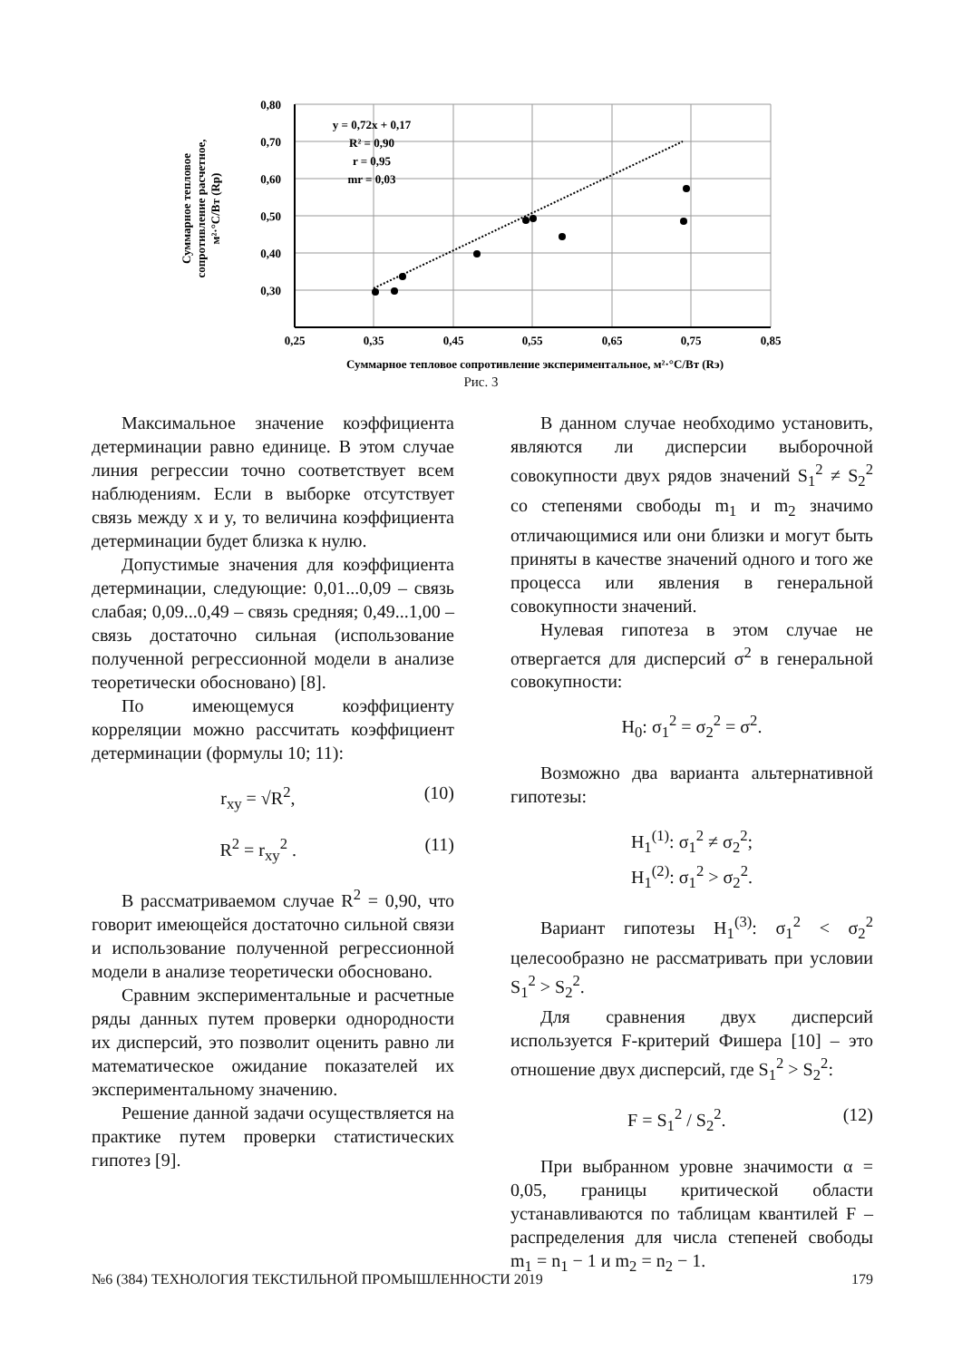0,80
0,70
0,60
0,50
0,40
0,30
0,25
0,35
0,45
0,55
0,65
0,75
0,85
Суммарное тепловое сопротивление экспериментальное, м²·°С/Вт (Rэ)
y = 0,72x + 0,17
R² = 0,90
r = 0,95
mr = 0,03
Суммарное тепловое
сопротивление расчетное,
м²·°С/Вт (Rр)
Рис. 3
Максимальное значение коэффициента детерминации равно единице. В этом случае линия регрессии точно соответствует всем наблюдениям. Если в выборке отсутствует связь между x и y, то величина коэффициента детерминации будет близка к нулю.
Допустимые значения для коэффициента детерминации, следующие: 0,01...0,09 – связь слабая; 0,09...0,49 – связь средняя; 0,49...1,00 – связь достаточно сильная (использование полученной регрессионной модели в анализе теоретически обосновано) [8].
По имеющемуся коэффициенту корреляции можно рассчитать коэффициент детерминации (формулы 10; 11):
r<sub>xy</sub> = √R<sup>2</sup>, (10)
R<sup>2</sup> = r<sub>xy</sub><sup>2</sup> . (11)
В рассматриваемом случае R<sup>2</sup> = 0,90, что говорит имеющейся достаточно сильной связи и использование полученной регрессионной модели в анализе теоретически обосновано.
Сравним экспериментальные и расчетные ряды данных путем проверки однородности их дисперсий, это позволит оценить равно ли математическое ожидание показателей их экспериментальному значению.
Решение данной задачи осуществляется на практике путем проверки статистических гипотез [9].
В данном случае необходимо установить, являются ли дисперсии выборочной совокупности двух рядов значений S<sub>1</sub><sup>2</sup> ≠ S<sub>2</sub><sup>2</sup> со степенями свободы m<sub>1</sub> и m<sub>2</sub> значимо отличающимися или они близки и могут быть приняты в качестве значений одного и того же процесса или явления в генеральной совокупности значений.
Нулевая гипотеза в этом случае не отвергается для дисперсий σ<sup>2</sup> в генеральной совокупности:
H<sub>0</sub>: σ<sub>1</sub><sup>2</sup> = σ<sub>2</sub><sup>2</sup> = σ<sup>2</sup>.
Возможно два варианта альтернативной гипотезы:
H<sub>1</sub><sup>(1)</sup>: σ<sub>1</sub><sup>2</sup> ≠ σ<sub>2</sub><sup>2</sup>;
H<sub>1</sub><sup>(2)</sup>: σ<sub>1</sub><sup>2</sup> > σ<sub>2</sub><sup>2</sup>.
Вариант гипотезы H<sub>1</sub><sup>(3)</sup>: σ<sub>1</sub><sup>2</sup> < σ<sub>2</sub><sup>2</sup> целесообразно не рассматривать при условии S<sub>1</sub><sup>2</sup> > S<sub>2</sub><sup>2</sup>.
Для сравнения двух дисперсий используется F-критерий Фишера [10] – это отношение двух дисперсий, где S<sub>1</sub><sup>2</sup> > S<sub>2</sub><sup>2</sup>:
F = S<sub>1</sub><sup>2</sup> / S<sub>2</sub><sup>2</sup>. (12)
При выбранном уровне значимости α = 0,05, границы критической области устанавливаются по таблицам квантилей F – распределения для числа степеней свободы m<sub>1</sub> = n<sub>1</sub> − 1 и m<sub>2</sub> = n<sub>2</sub> − 1.
№6 (384) ТЕХНОЛОГИЯ ТЕКСТИЛЬНОЙ ПРОМЫШЛЕННОСТИ 2019 179